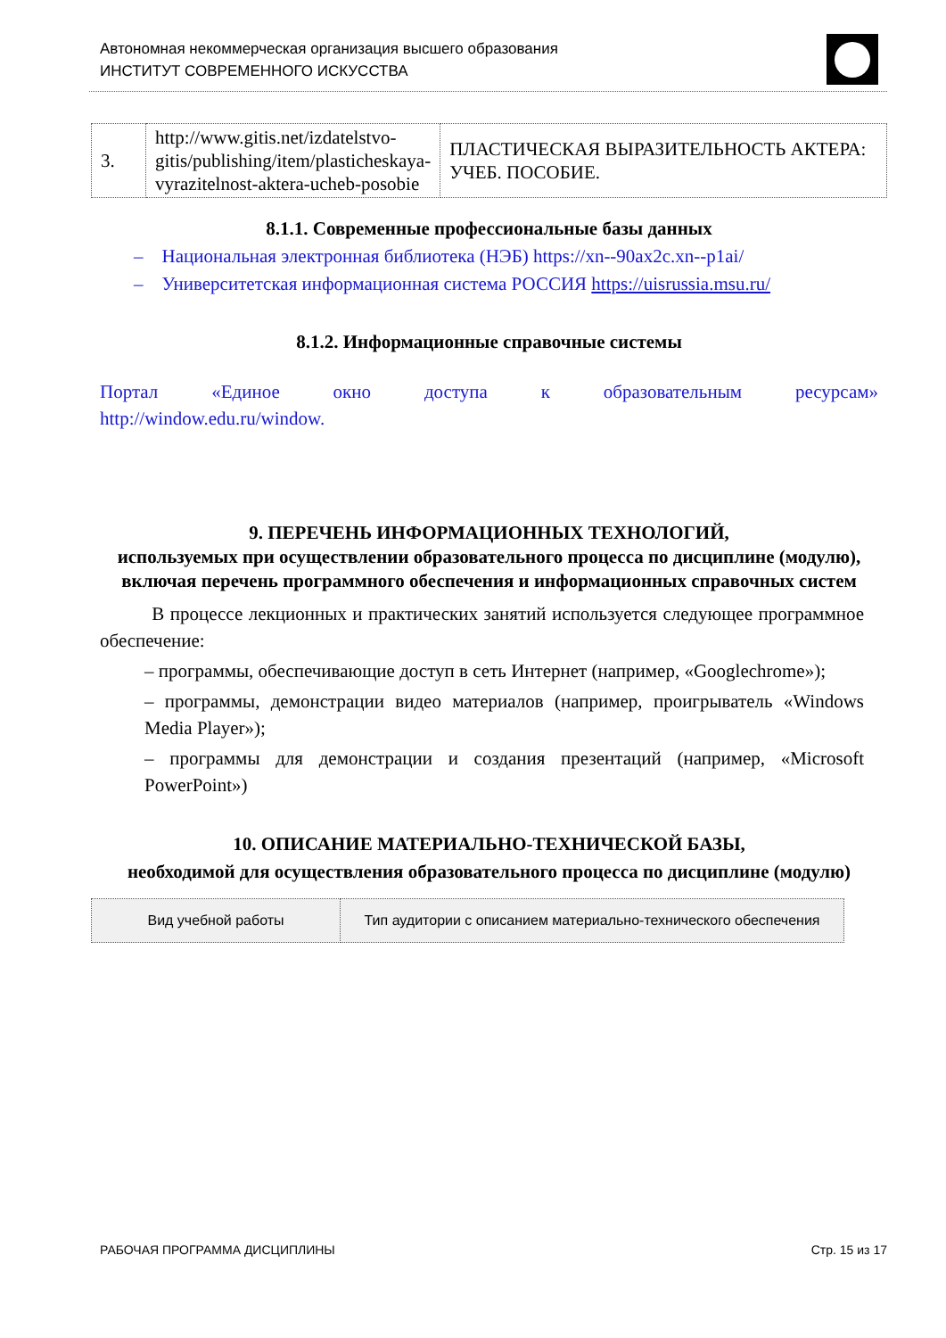Автономная некоммерческая организация высшего образования
ИНСТИТУТ СОВРЕМЕННОГО ИСКУССТВА
| 3. | http://www.gitis.net/izdatelstvo-gitis/publishing/item/plasticheskaya-vyrazitelnost-aktera-ucheb-posobie | ПЛАСТИЧЕСКАЯ ВЫРАЗИТЕЛЬНОСТЬ АКТЕРА: УЧЕБ. ПОСОБИЕ. |
8.1.1. Современные профессиональные базы данных
– Национальная электронная библиотека (НЭБ) https://xn--90ax2c.xn--p1ai/
– Университетская информационная система РОССИЯ https://uisrussia.msu.ru/
8.1.2. Информационные справочные системы
Портал «Единое окно доступа к образовательным ресурсам»
http://window.edu.ru/window.
9. ПЕРЕЧЕНЬ ИНФОРМАЦИОННЫХ ТЕХНОЛОГИЙ,
используемых при осуществлении образовательного процесса по дисциплине (модулю), включая перечень программного обеспечения и информационных справочных систем
В процессе лекционных и практических занятий используется следующее программное обеспечение:
– программы, обеспечивающие доступ в сеть Интернет (например, «Googlechrome»);
– программы, демонстрации видео материалов (например, проигрыватель «Windows Media Player»);
– программы для демонстрации и создания презентаций (например, «Microsoft PowerPoint»)
10. ОПИСАНИЕ МАТЕРИАЛЬНО-ТЕХНИЧЕСКОЙ БАЗЫ,
необходимой для осуществления образовательного процесса по дисциплине (модулю)
| Вид учебной работы | Тип аудитории с описанием материально-технического обеспечения |
| --- | --- |
РАБОЧАЯ ПРОГРАММА ДИСЦИПЛИНЫ Стр. 15 из 17